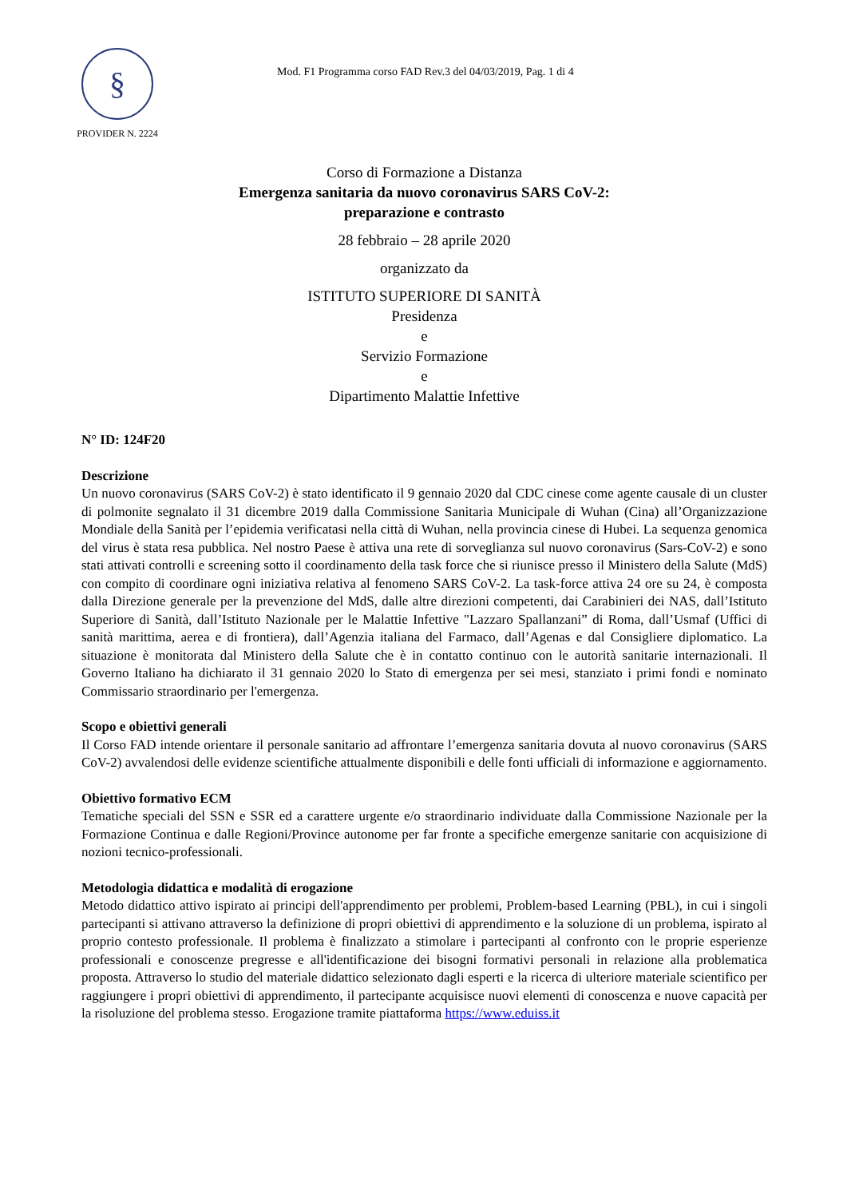§
PROVIDER N. 2224
Mod. F1 Programma corso FAD Rev.3 del 04/03/2019, Pag. 1 di 4
Corso di Formazione a Distanza
Emergenza sanitaria da nuovo coronavirus SARS CoV-2:
preparazione e contrasto
28 febbraio – 28 aprile 2020
organizzato da
ISTITUTO SUPERIORE DI SANITÀ
Presidenza
e
Servizio Formazione
e
Dipartimento Malattie Infettive
N° ID: 124F20
Descrizione
Un nuovo coronavirus (SARS CoV-2) è stato identificato il 9 gennaio 2020 dal CDC cinese come agente causale di un cluster di polmonite segnalato il 31 dicembre 2019 dalla Commissione Sanitaria Municipale di Wuhan (Cina) all’Organizzazione Mondiale della Sanità per l’epidemia verificatasi nella città di Wuhan, nella provincia cinese di Hubei. La sequenza genomica del virus è stata resa pubblica. Nel nostro Paese è attiva una rete di sorveglianza sul nuovo coronavirus (Sars-CoV-2) e sono stati attivati controlli e screening sotto il coordinamento della task force che si riunisce presso il Ministero della Salute (MdS) con compito di coordinare ogni iniziativa relativa al fenomeno SARS CoV-2. La task-force attiva 24 ore su 24, è composta dalla Direzione generale per la prevenzione del MdS, dalle altre direzioni competenti, dai Carabinieri dei NAS, dall’Istituto Superiore di Sanità, dall’Istituto Nazionale per le Malattie Infettive "Lazzaro Spallanzani” di Roma, dall’Usmaf (Uffici di sanità marittima, aerea e di frontiera), dall’Agenzia italiana del Farmaco, dall’Agenas e dal Consigliere diplomatico. La situazione è monitorata dal Ministero della Salute che è in contatto continuo con le autorità sanitarie internazionali. Il Governo Italiano ha dichiarato il 31 gennaio 2020 lo Stato di emergenza per sei mesi, stanziato i primi fondi e nominato Commissario straordinario per l'emergenza.
Scopo e obiettivi generali
Il Corso FAD intende orientare il personale sanitario ad affrontare l’emergenza sanitaria dovuta al nuovo coronavirus (SARS CoV-2) avvalendosi delle evidenze scientifiche attualmente disponibili e delle fonti ufficiali di informazione e aggiornamento.
Obiettivo formativo ECM
Tematiche speciali del SSN e SSR ed a carattere urgente e/o straordinario individuate dalla Commissione Nazionale per la Formazione Continua e dalle Regioni/Province autonome per far fronte a specifiche emergenze sanitarie con acquisizione di nozioni tecnico-professionali.
Metodologia didattica e modalità di erogazione
Metodo didattico attivo ispirato ai principi dell'apprendimento per problemi, Problem-based Learning (PBL), in cui i singoli partecipanti si attivano attraverso la definizione di propri obiettivi di apprendimento e la soluzione di un problema, ispirato al proprio contesto professionale. Il problema è finalizzato a stimolare i partecipanti al confronto con le proprie esperienze professionali e conoscenze pregresse e all'identificazione dei bisogni formativi personali in relazione alla problematica proposta. Attraverso lo studio del materiale didattico selezionato dagli esperti e la ricerca di ulteriore materiale scientifico per raggiungere i propri obiettivi di apprendimento, il partecipante acquisisce nuovi elementi di conoscenza e nuove capacità per la risoluzione del problema stesso. Erogazione tramite piattaforma https://www.eduiss.it